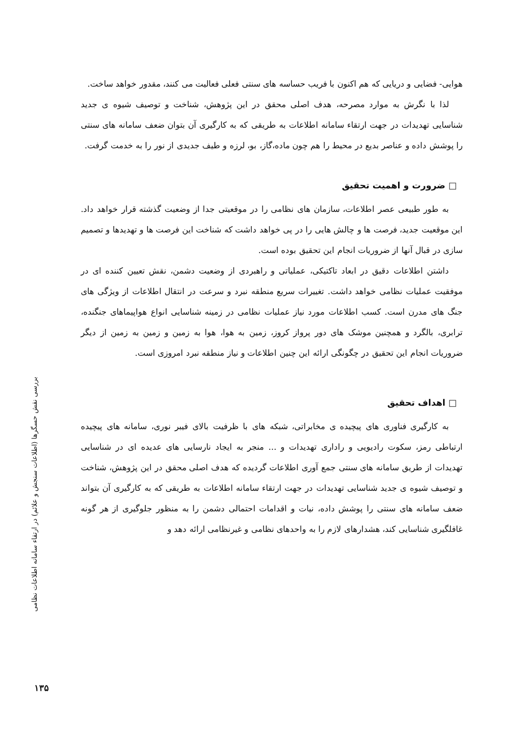هوایی- فضایی و دریایی که هم اکنون با فریب حساسه های سنتی فعلی فعالیت می کنند، مقدور خواهد ساخت.
لذا با نگرش به موارد مصرحه، هدف اصلی محقق در این پژوهش، شناخت و توصیف شیوه ی جدید شناسایی تهدیدات در جهت ارتقاء سامانه اطلاعات به طریقی که به کارگیری آن بتوان ضعف سامانه های سنتی را پوشش داده و عناصر بدیع در محیط را هم چون ماده،گاز، بو، لرزه و طیف جدیدی از نور را به خدمت گرفت.
□ ضرورت و اهمیت تحقیق
به طور طبیعی عصر اطلاعات، سازمان های نظامی را در موقعیتی جدا از وضعیت گذشته قرار خواهد داد. این موقعیت جدید، فرصت ها و چالش هایی را در پی خواهد داشت که شناخت این فرصت ها و تهدیدها و تصمیم سازی در قبال آنها از ضروریات انجام این تحقیق بوده است.
داشتن اطلاعات دقیق در ابعاد تاکتیکی، عملیاتی و راهبردی از وضعیت دشمن، نقش تعیین کننده ای در موفقیت عملیات نظامی خواهد داشت. تغییرات سریع منطقه نبرد و سرعت در انتقال اطلاعات از ویژگی های جنگ های مدرن است. کسب اطلاعات مورد نیاز عملیات نظامی در زمینه شناسایی انواع هواپیماهای جنگنده، ترابری، بالگرد و همچنین موشک های دور پرواز کروز، زمین به هوا، هوا به زمین و زمین به زمین از دیگر ضروریات انجام این تحقیق در چگونگی ارائه این چنین اطلاعات و نیاز منطقه نبرد امروزی است.
□ اهداف تحقیق
به کارگیری فناوری های پیچیده ی مخابراتی، شبکه های با ظرفیت بالای فیبر نوری، سامانه های پیچیده ارتباطی رمز، سکوت رادیویی و راداری تهدیدات و ... منجر به ایجاد نارسایی های عدیده ای در شناسایی تهدیدات از طریق سامانه های سنتی جمع آوری اطلاعات گردیده که هدف اصلی محقق در این پژوهش، شناخت و توصیف شیوه ی جدید شناسایی تهدیدات در جهت ارتقاء سامانه اطلاعات به طریقی که به کارگیری آن بتواند ضعف سامانه های سنتی را پوشش داده، نیات و اقدامات احتمالی دشمن را به منظور جلوگیری از هر گونه غافلگیری شناسایی کند، هشدارهای لازم را به واحدهای نظامی و غیرنظامی ارائه دهد و
بررسی نقش حسگرها (اطلاعات سنجش و علائم) در ارتقاء سامانه اطلاعات نظامی
۱۳۵